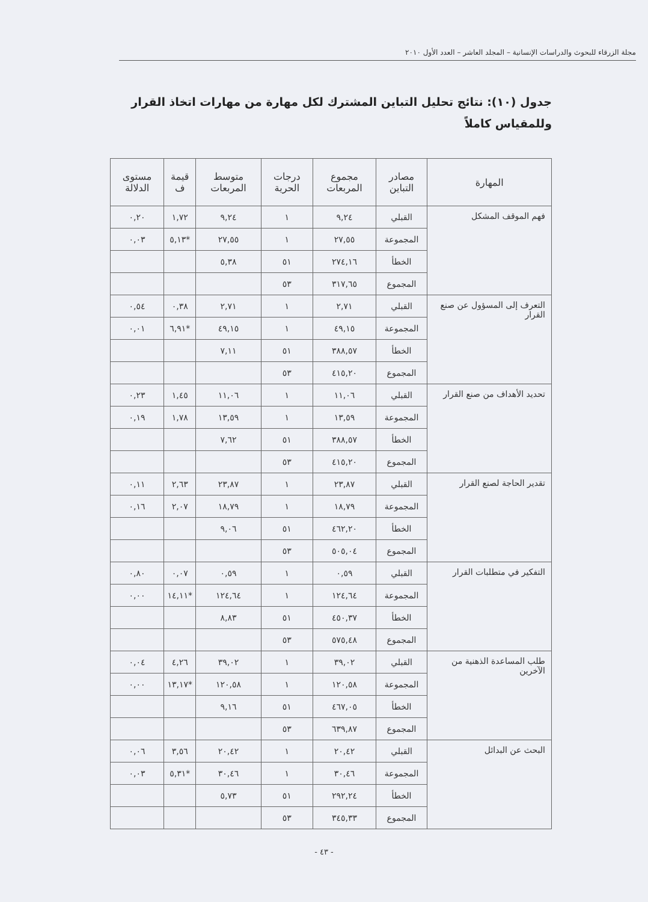مجلة الزرقاء للبحوث والدراسات الإنسانية – المجلد العاشر – العدد الأول ٢٠١٠
جدول (١٠): نتائج تحليل التباين المشترك لكل مهارة من مهارات اتخاذ القرار وللمقياس كاملاً
| المهارة | مصادر التباين | مجموع المربعات | درجات الحرية | متوسط المربعات | قيمة ف | مستوى الدلالة |
| --- | --- | --- | --- | --- | --- | --- |
| فهم الموقف المشكل | القبلي | ٩,٢٤ | ١ | ٩,٢٤ | ١,٧٢ | ٠,٢٠ |
| | المجموعة | ٢٧,٥٥ | ١ | ٢٧,٥٥ | *٥,١٣ | ٠,٠٣ |
| | الخطأ | ٢٧٤,١٦ | ٥١ | ٥,٣٨ | | |
| | المجموع | ٣١٧,٦٥ | ٥٣ | | | |
| التعرف إلى المسؤول عن صنع القرار | القبلي | ٢,٧١ | ١ | ٢,٧١ | ٠,٣٨ | ٠,٥٤ |
| | المجموعة | ٤٩,١٥ | ١ | ٤٩,١٥ | *٦,٩١ | ٠,٠١ |
| | الخطأ | ٣٨٨,٥٧ | ٥١ | ٧,١١ | | |
| | المجموع | ٤١٥,٢٠ | ٥٣ | | | |
| تحديد الأهداف من صنع القرار | القبلي | ١١,٠٦ | ١ | ١١,٠٦ | ١,٤٥ | ٠,٢٣ |
| | المجموعة | ١٣,٥٩ | ١ | ١٣,٥٩ | ١,٧٨ | ٠,١٩ |
| | الخطأ | ٣٨٨,٥٧ | ٥١ | ٧,٦٢ | | |
| | المجموع | ٤١٥,٢٠ | ٥٣ | | | |
| تقدير الحاجة لصنع القرار | القبلي | ٢٣,٨٧ | ١ | ٢٣,٨٧ | ٢,٦٣ | ٠,١١ |
| | المجموعة | ١٨,٧٩ | ١ | ١٨,٧٩ | ٢,٠٧ | ٠,١٦ |
| | الخطأ | ٤٦٢,٢٠ | ٥١ | ٩,٠٦ | | |
| | المجموع | ٥٠٥,٠٤ | ٥٣ | | | |
| التفكير في متطلبات القرار | القبلي | ٠,٥٩ | ١ | ٠,٥٩ | ٠,٠٧ | ٠,٨٠ |
| | المجموعة | ١٢٤,٦٤ | ١ | ١٢٤,٦٤ | *١٤,١١ | ٠,٠٠ |
| | الخطأ | ٤٥٠,٣٧ | ٥١ | ٨,٨٣ | | |
| | المجموع | ٥٧٥,٤٨ | ٥٣ | | | |
| طلب المساعدة الذهنية من الآخرين | القبلي | ٣٩,٠٢ | ١ | ٣٩,٠٢ | ٤,٢٦ | ٠,٠٤ |
| | المجموعة | ١٢٠,٥٨ | ١ | ١٢٠,٥٨ | *١٣,١٧ | ٠,٠٠ |
| | الخطأ | ٤٦٧,٠٥ | ٥١ | ٩,١٦ | | |
| | المجموع | ٦٣٩,٨٧ | ٥٣ | | | |
| البحث عن البدائل | القبلي | ٢٠,٤٢ | ١ | ٢٠,٤٢ | ٣,٥٦ | ٠,٠٦ |
| | المجموعة | ٣٠,٤٦ | ١ | ٣٠,٤٦ | *٥,٣١ | ٠,٠٣ |
| | الخطأ | ٢٩٢,٢٤ | ٥١ | ٥,٧٣ | | |
| | المجموع | ٣٤٥,٣٣ | ٥٣ | | | |
- ٤٣ -